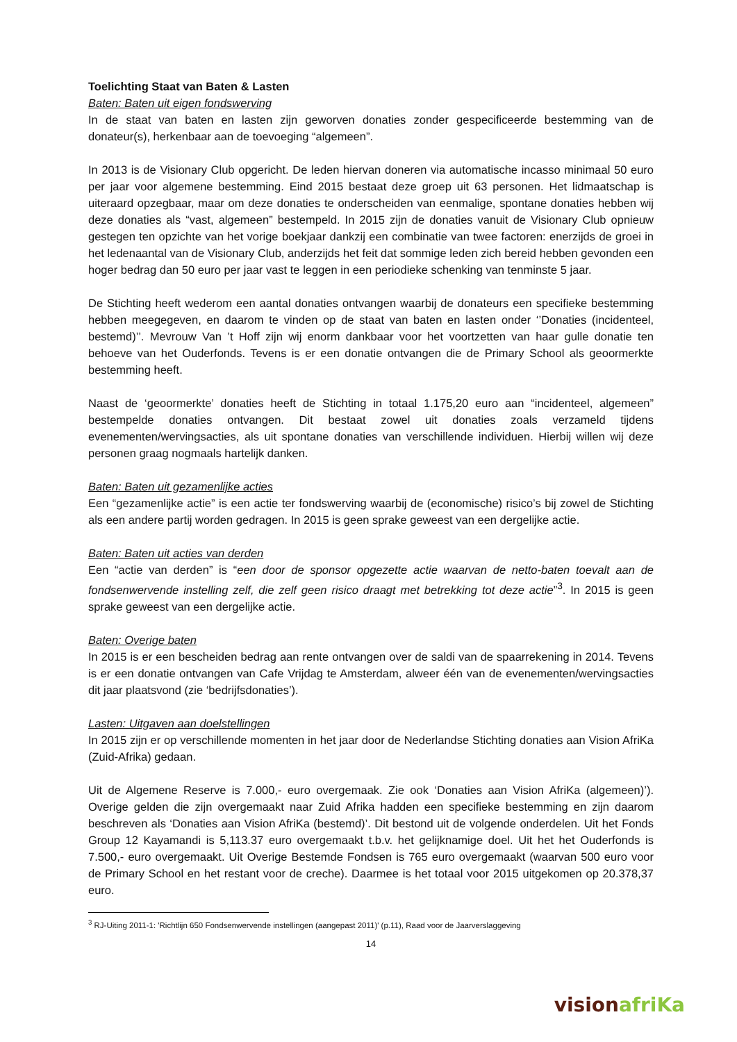Toelichting Staat van Baten & Lasten
Baten: Baten uit eigen fondswerving
In de staat van baten en lasten zijn geworven donaties zonder gespecificeerde bestemming van de donateur(s), herkenbaar aan de toevoeging “algemeen”.
In 2013 is de Visionary Club opgericht. De leden hiervan doneren via automatische incasso minimaal 50 euro per jaar voor algemene bestemming. Eind 2015 bestaat deze groep uit 63 personen. Het lidmaatschap is uiteraard opzegbaar, maar om deze donaties te onderscheiden van eenmalige, spontane donaties hebben wij deze donaties als “vast, algemeen” bestempeld. In 2015 zijn de donaties vanuit de Visionary Club opnieuw gestegen ten opzichte van het vorige boekjaar dankzij een combinatie van twee factoren: enerzijds de groei in het ledenaantal van de Visionary Club, anderzijds het feit dat sommige leden zich bereid hebben gevonden een hoger bedrag dan 50 euro per jaar vast te leggen in een periodieke schenking van tenminste 5 jaar.
De Stichting heeft wederom een aantal donaties ontvangen waarbij de donateurs een specifieke bestemming hebben meegegeven, en daarom te vinden op de staat van baten en lasten onder ‘’Donaties (incidenteel, bestemd)’’. Mevrouw Van ’t Hoff zijn wij enorm dankbaar voor het voortzetten van haar gulle donatie ten behoeve van het Ouderfonds. Tevens is er een donatie ontvangen die de Primary School als geoormerkte bestemming heeft.
Naast de ‘geoormerkte’ donaties heeft de Stichting in totaal 1.175,20 euro aan “incidenteel, algemeen” bestempelde donaties ontvangen. Dit bestaat zowel uit donaties zoals verzameld tijdens evenementen/wervingsacties, als uit spontane donaties van verschillende individuen. Hierbij willen wij deze personen graag nogmaals hartelijk danken.
Baten: Baten uit gezamenlijke acties
Een “gezamenlijke actie” is een actie ter fondswerving waarbij de (economische) risico’s bij zowel de Stichting als een andere partij worden gedragen. In 2015 is geen sprake geweest van een dergelijke actie.
Baten: Baten uit acties van derden
Een “actie van derden” is “een door de sponsor opgezette actie waarvan de netto-baten toevalt aan de fondsenwervende instelling zelf, die zelf geen risico draagt met betrekking tot deze actie”<sup>3</sup>. In 2015 is geen sprake geweest van een dergelijke actie.
Baten: Overige baten
In 2015 is er een bescheiden bedrag aan rente ontvangen over de saldi van de spaarrekening in 2014. Tevens is er een donatie ontvangen van Cafe Vrijdag te Amsterdam, alweer één van de evenementen/wervingsacties dit jaar plaatsvond (zie ‘bedrijfsdonaties’).
Lasten: Uitgaven aan doelstellingen
In 2015 zijn er op verschillende momenten in het jaar door de Nederlandse Stichting donaties aan Vision AfriKa (Zuid-Afrika) gedaan.
Uit de Algemene Reserve is 7.000,- euro overgemaak. Zie ook ‘Donaties aan Vision AfriKa (algemeen)’). Overige gelden die zijn overgemaakt naar Zuid Afrika hadden een specifieke bestemming en zijn daarom beschreven als ‘Donaties aan Vision AfriKa (bestemd)’. Dit bestond uit de volgende onderdelen. Uit het Fonds Group 12 Kayamandi is 5,113.37 euro overgemaakt t.b.v. het gelijknamige doel. Uit het het Ouderfonds is 7.500,- euro overgemaakt. Uit Overige Bestemde Fondsen is 765 euro overgemaakt (waarvan 500 euro voor de Primary School en het restant voor de creche). Daarmee is het totaal voor 2015 uitgekomen op 20.378,37 euro.
<sup>3</sup> RJ-Uiting 2011-1: 'Richtlijn 650 Fondsenwervende instellingen (aangepast 2011)' (p.11), Raad voor de Jaarverslaggeving
14
vision afriKa